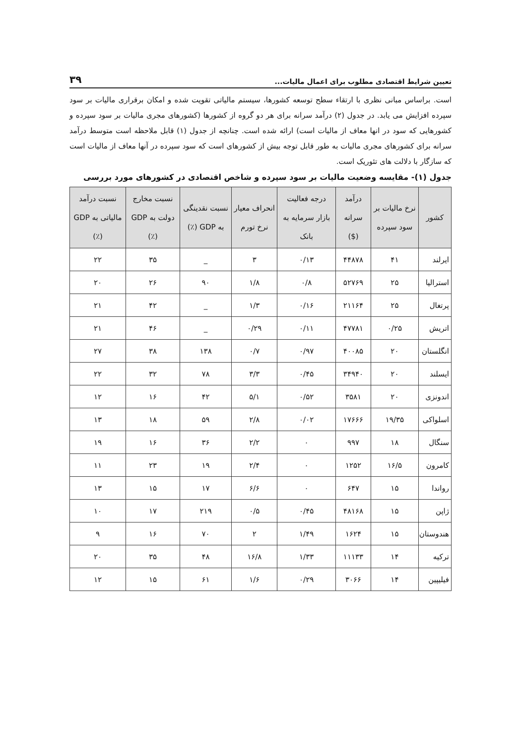تعیین شرایط اقتصادی مطلوب برای اعمال مالیات... ۳۹
است. براساس مبانی نظری با ارتقاء سطح توسعه کشورها، سیستم مالیاتی تقویت شده و امکان برقراری مالیات بر سود سپرده افزایش می یابد. در جدول (۲) درآمد سرانه برای هر دو گروه از کشورها (کشورهای مجری مالیات بر سود سپرده و کشورهایی که سود در انها معاف از مالیات است) ارائه شده است. چنانچه از جدول (۱) قابل ملاحظه است متوسط درآمد سرانه برای کشورهای مجری مالیات به طور قابل توجه بیش از کشورهای است که سود سپرده در آنها معاف از مالیات است که سازگار با دلالت های تئوریک است.
جدول (۱)- مقایسه وضعیت مالیات بر سود سپرده و شاخص اقتصادی در کشورهای مورد بررسی
| کشور | نرخ مالیات بر سود سپرده | درآمد سرانه ($) | درجه فعالیت بازار سرمایه به بانک | انحراف معیار نرخ تورم | نسبت نقدینگی به GDP (٪) | نسبت مخارج دولت به GDP (٪) | نسبت درآمد مالیاتی به GDP (٪) |
| --- | --- | --- | --- | --- | --- | --- | --- |
| ایرلند | ۴۱ | ۴۴۸۷۸ | ۰/۱۳ | ۳ | _ | ۳۵ | ۲۲ |
| استرالیا | ۲۵ | ۵۲۷۶۹ | ۰/۸ | ۱/۸ | ۹۰ | ۲۶ | ۲۰ |
| پرتغال | ۲۵ | ۲۱۱۶۴ | ۰/۱۶ | ۱/۳ | _ | ۴۲ | ۲۱ |
| اتریش | ۰/۲۵ | ۴۷۷۸۱ | ۰/۱۱ | ۰/۲۹ | _ | ۴۶ | ۲۱ |
| انگلستان | ۲۰ | ۴۰۰۸۵ | ۰/۹۷ | ۰/۷ | ۱۳۸ | ۳۸ | ۲۷ |
| ایسلند | ۲۰ | ۳۴۹۴۰ | ۰/۴۵ | ۳/۳ | ۷۸ | ۳۲ | ۲۲ |
| اندونزی | ۲۰ | ۳۵۸۱ | ۰/۵۲ | ۵/۱ | ۴۲ | ۱۶ | ۱۲ |
| اسلواکی | ۱۹/۳۵ | ۱۷۶۶۶ | ۰/۰۲ | ۲/۸ | ۵۹ | ۱۸ | ۱۳ |
| سنگال | ۱۸ | ۹۹۷ | ۰ | ۲/۲ | ۳۶ | ۱۶ | ۱۹ |
| کامرون | ۱۶/۵ | ۱۲۵۲ | ۰ | ۲/۴ | ۱۹ | ۲۳ | ۱۱ |
| رواندا | ۱۵ | ۶۴۷ | ۰ | ۶/۶ | ۱۷ | ۱۵ | ۱۳ |
| ژاپن | ۱۵ | ۴۸۱۶۸ | ۰/۴۵ | ۰/۵ | ۲۱۹ | ۱۷ | ۱۰ |
| هندوستان | ۱۵ | ۱۶۲۴ | ۱/۴۹ | ۲ | ۷۰ | ۱۶ | ۹ |
| ترکیه | ۱۴ | ۱۱۱۳۳ | ۱/۳۳ | ۱۶/۸ | ۴۸ | ۳۵ | ۲۰ |
| فیلیپین | ۱۴ | ۳۰۶۶ | ۰/۲۹ | ۱/۶ | ۶۱ | ۱۵ | ۱۲ |